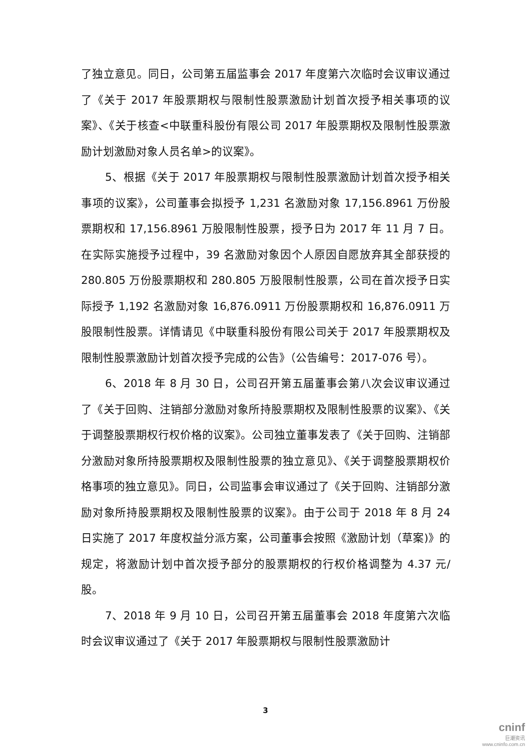了独立意见。同日，公司第五届监事会 2017 年度第六次临时会议审议通过了《关于 2017 年股票期权与限制性股票激励计划首次授予相关事项的议案》、《关于核查<中联重科股份有限公司 2017 年股票期权及限制性股票激励计划激励对象人员名单>的议案》。
5、根据《关于 2017 年股票期权与限制性股票激励计划首次授予相关事项的议案》，公司董事会拟授予 1,231 名激励对象 17,156.8961 万份股票期权和 17,156.8961 万股限制性股票，授予日为 2017 年 11 月 7 日。在实际实施授予过程中，39 名激励对象因个人原因自愿放弃其全部获授的 280.805 万份股票期权和 280.805 万股限制性股票，公司在首次授予日实际授予 1,192 名激励对象 16,876.0911 万份股票期权和 16,876.0911 万股限制性股票。详情请见《中联重科股份有限公司关于 2017 年股票期权及限制性股票激励计划首次授予完成的公告》（公告编号：2017-076 号）。
6、2018 年 8 月 30 日，公司召开第五届董事会第八次会议审议通过了《关于回购、注销部分激励对象所持股票期权及限制性股票的议案》、《关于调整股票期权行权价格的议案》。公司独立董事发表了《关于回购、注销部分激励对象所持股票期权及限制性股票的独立意见》、《关于调整股票期权价格事项的独立意见》。同日，公司监事会审议通过了《关于回购、注销部分激励对象所持股票期权及限制性股票的议案》。由于公司于 2018 年 8 月 24 日实施了 2017 年度权益分派方案，公司董事会按照《激励计划（草案)》的规定，将激励计划中首次授予部分的股票期权的行权价格调整为 4.37 元/股。
7、2018 年 9 月 10 日，公司召开第五届董事会 2018 年度第六次临时会议审议通过了《关于 2017 年股票期权与限制性股票激励计
3
cninf
巨潮资讯
www.cninfo.com.cn